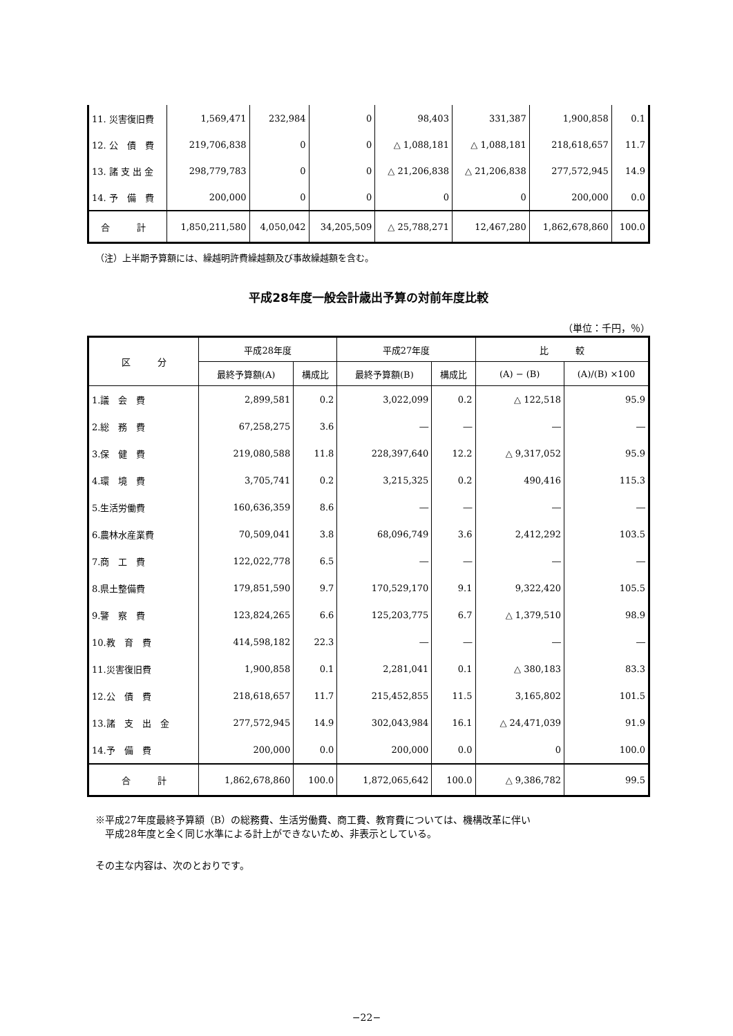| 11. 災害復旧費 | 1,569,471 | 232,984 | 0 | 98,403 | 331,387 | 1,900,858 | 0.1 |
| 12. 公 債 費 | 219,706,838 | 0 | 0 | △ 1,088,181 | △ 1,088,181 | 218,618,657 | 11.7 |
| 13. 諸 支 出 金 | 298,779,783 | 0 | 0 | △ 21,206,838 | △ 21,206,838 | 277,572,945 | 14.9 |
| 14. 予 備 費 | 200,000 | 0 | 0 | 0 | 0 | 200,000 | 0.0 |
| 合 計 | 1,850,211,580 | 4,050,042 | 34,205,509 | △ 25,788,271 | 12,467,280 | 1,862,678,860 | 100.0 |
（注）上半期予算額には、繰越明許費繰越額及び事故繰越額を含む。
平成28年度一般会計歳出予算の対前年度比較
（単位：千円，％）
| 区 分 | 平成28年度 | | 平成27年度 | | 比 較 | |
| --- | --- | --- | --- | --- | --- | --- |
| | 最終予算額(A) | 構成比 | 最終予算額(B) | 構成比 | (A) − (B) | (A)/(B) ×100 |
| 1.議 会 費 | 2,899,581 | 0.2 | 3,022,099 | 0.2 | △ 122,518 | 95.9 |
| 2.総 務 費 | 67,258,275 | 3.6 | ― | ― | ― | ― |
| 3.保 健 費 | 219,080,588 | 11.8 | 228,397,640 | 12.2 | △ 9,317,052 | 95.9 |
| 4.環 境 費 | 3,705,741 | 0.2 | 3,215,325 | 0.2 | 490,416 | 115.3 |
| 5.生活労働費 | 160,636,359 | 8.6 | ― | ― | ― | ― |
| 6.農林水産業費 | 70,509,041 | 3.8 | 68,096,749 | 3.6 | 2,412,292 | 103.5 |
| 7.商 工 費 | 122,022,778 | 6.5 | ― | ― | ― | ― |
| 8.県土整備費 | 179,851,590 | 9.7 | 170,529,170 | 9.1 | 9,322,420 | 105.5 |
| 9.警 察 費 | 123,824,265 | 6.6 | 125,203,775 | 6.7 | △ 1,379,510 | 98.9 |
| 10.教 育 費 | 414,598,182 | 22.3 | ― | ― | ― | ― |
| 11.災害復旧費 | 1,900,858 | 0.1 | 2,281,041 | 0.1 | △ 380,183 | 83.3 |
| 12.公 債 費 | 218,618,657 | 11.7 | 215,452,855 | 11.5 | 3,165,802 | 101.5 |
| 13.諸 支 出 金 | 277,572,945 | 14.9 | 302,043,984 | 16.1 | △ 24,471,039 | 91.9 |
| 14.予 備 費 | 200,000 | 0.0 | 200,000 | 0.0 | 0 | 100.0 |
| 合 計 | 1,862,678,860 | 100.0 | 1,872,065,642 | 100.0 | △ 9,386,782 | 99.5 |
※平成27年度最終予算額（B）の総務費、生活労働費、商工費、教育費については、機構改革に伴い
　平成28年度と全く同じ水準による計上ができないため、非表示としている。
その主な内容は、次のとおりです。
−22−